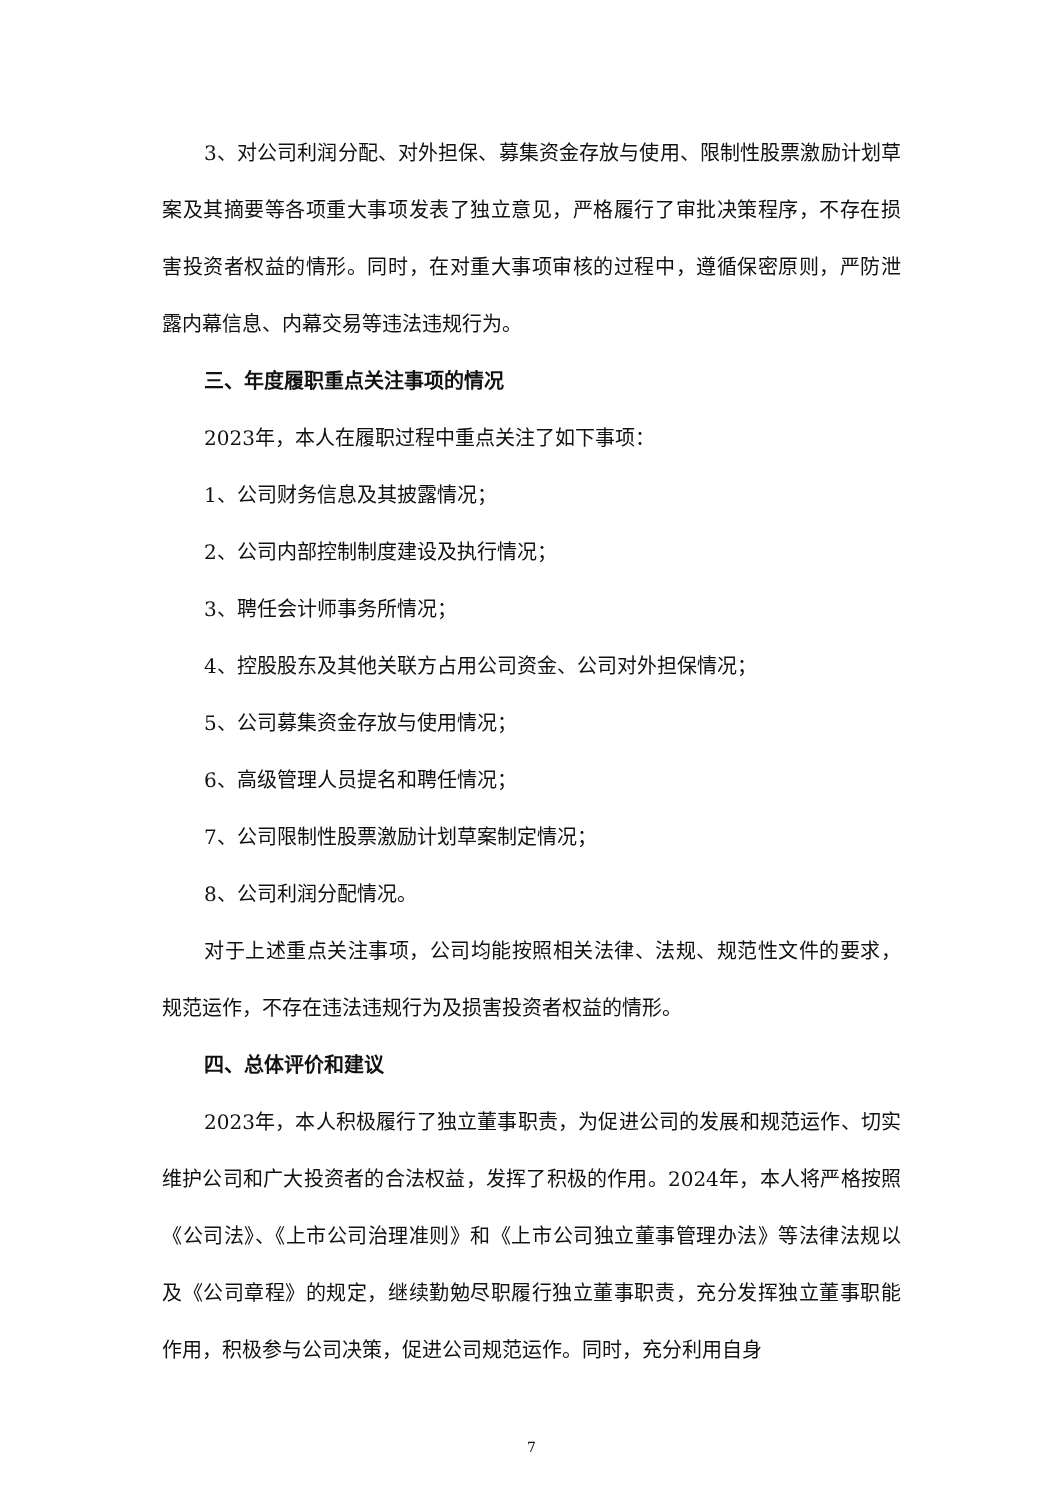3、对公司利润分配、对外担保、募集资金存放与使用、限制性股票激励计划草案及其摘要等各项重大事项发表了独立意见，严格履行了审批决策程序，不存在损害投资者权益的情形。同时，在对重大事项审核的过程中，遵循保密原则，严防泄露内幕信息、内幕交易等违法违规行为。
三、年度履职重点关注事项的情况
2023年，本人在履职过程中重点关注了如下事项：
1、公司财务信息及其披露情况；
2、公司内部控制制度建设及执行情况；
3、聘任会计师事务所情况；
4、控股股东及其他关联方占用公司资金、公司对外担保情况；
5、公司募集资金存放与使用情况；
6、高级管理人员提名和聘任情况；
7、公司限制性股票激励计划草案制定情况；
8、公司利润分配情况。
对于上述重点关注事项，公司均能按照相关法律、法规、规范性文件的要求，规范运作，不存在违法违规行为及损害投资者权益的情形。
四、总体评价和建议
2023年，本人积极履行了独立董事职责，为促进公司的发展和规范运作、切实维护公司和广大投资者的合法权益，发挥了积极的作用。2024年，本人将严格按照《公司法》、《上市公司治理准则》和《上市公司独立董事管理办法》等法律法规以及《公司章程》的规定，继续勤勉尽职履行独立董事职责，充分发挥独立董事职能作用，积极参与公司决策，促进公司规范运作。同时，充分利用自身
7